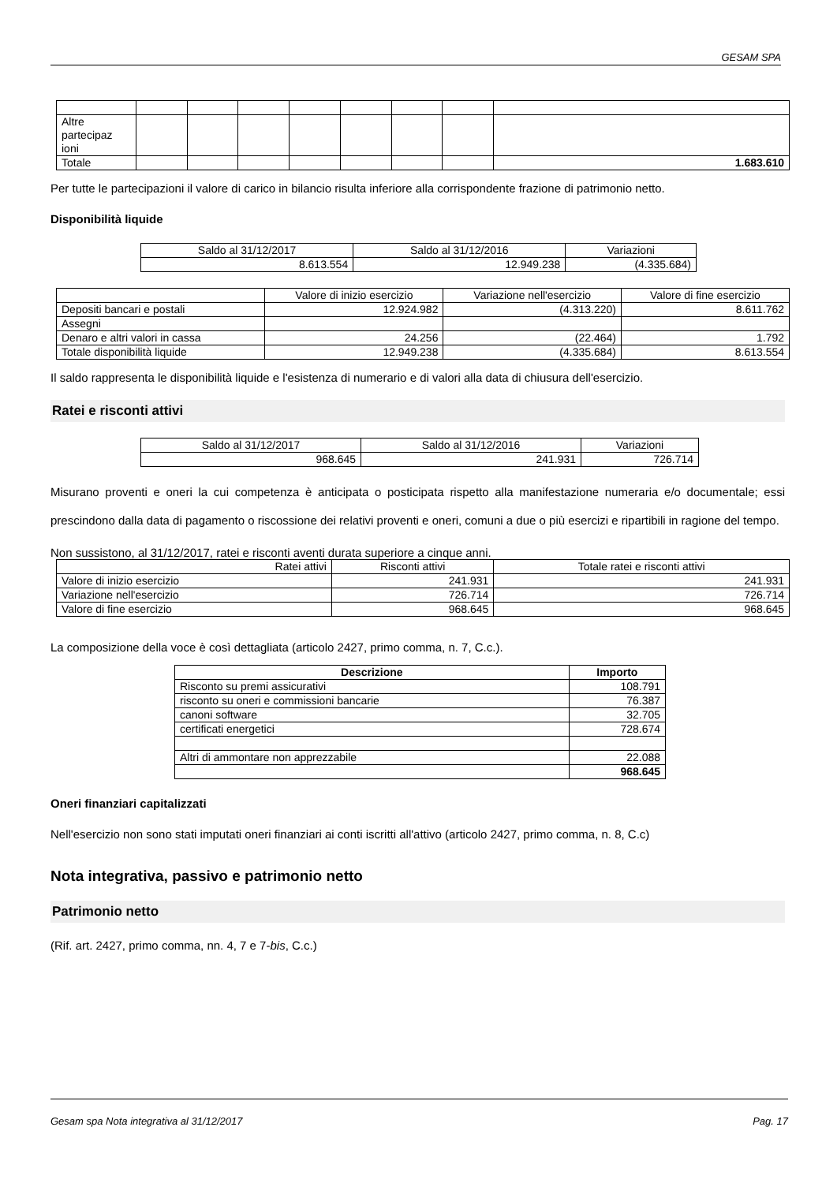GESAM SPA
| Altre partecipaz ioni | | | | | | | | |
| Totale | | | | | | | | 1.683.610 |
Per tutte le partecipazioni il valore di carico in bilancio risulta inferiore alla corrispondente frazione di patrimonio netto.
Disponibilità liquide
| Saldo al 31/12/2017 | Saldo al 31/12/2016 | Variazioni |
| 8.613.554 | 12.949.238 | (4.335.684) |
| | Valore di inizio esercizio | Variazione nell'esercizio | Valore di fine esercizio |
| Depositi bancari e postali | 12.924.982 | (4.313.220) | 8.611.762 |
| Assegni | | | |
| Denaro e altri valori in cassa | 24.256 | (22.464) | 1.792 |
| Totale disponibilità liquide | 12.949.238 | (4.335.684) | 8.613.554 |
Il saldo rappresenta le disponibilità liquide e l'esistenza di numerario e di valori alla data di chiusura dell'esercizio.
Ratei e risconti attivi
| Saldo al 31/12/2017 | Saldo al 31/12/2016 | Variazioni |
| 968.645 | 241.931 | 726.714 |
Misurano proventi e oneri la cui competenza è anticipata o posticipata rispetto alla manifestazione numeraria e/o documentale; essi prescindono dalla data di pagamento o riscossione dei relativi proventi e oneri, comuni a due o più esercizi e ripartibili in ragione del tempo.
Non sussistono, al 31/12/2017, ratei e risconti aventi durata superiore a cinque anni.
| Ratei attivi | Risconti attivi | Totale ratei e risconti attivi |
| Valore di inizio esercizio | 241.931 | 241.931 |
| Variazione nell'esercizio | 726.714 | 726.714 |
| Valore di fine esercizio | 968.645 | 968.645 |
La composizione della voce è così dettagliata (articolo 2427, primo comma, n. 7, C.c.).
| Descrizione | Importo |
| --- | --- |
| Risconto su premi assicurativi | 108.791 |
| risconto su oneri e commissioni bancarie | 76.387 |
| canoni software | 32.705 |
| certificati energetici | 728.674 |
| Altri di ammontare non apprezzabile | 22.088 |
| | 968.645 |
Oneri finanziari capitalizzati
Nell'esercizio non sono stati imputati oneri finanziari ai conti iscritti all'attivo (articolo 2427, primo comma, n. 8, C.c)
Nota integrativa, passivo e patrimonio netto
Patrimonio netto
(Rif. art. 2427, primo comma, nn. 4, 7 e 7-bis, C.c.)
Gesam spa Nota integrativa al 31/12/2017 Pag. 17